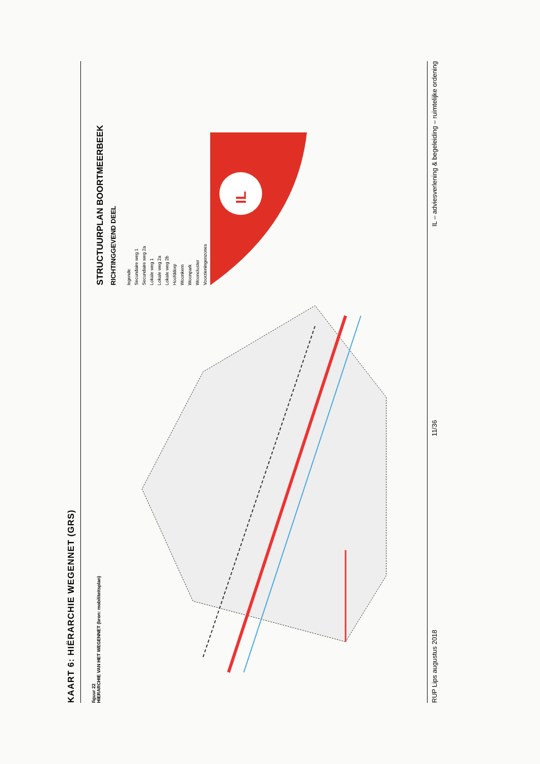KAART 6: HIËRARCHIE WEGENNET (GRS)
figuur 22
HIERARCHIE VAN HET WEGENNET (bron: mobiliteitsplan)
STRUCTUURPLAN BOORTMEERBEEK
RICHTINGGEVEND DEEL
legende
Secundaire weg 1
Secundaire weg 2a
Lokale weg 1
Lokale weg 2a
Lokale weg 2b
Hoofddorp
Woonkern
Woonpark
Wooncluster
Voorzieningenzones
IL
RUP Lips augustus 2018 11/36 IL – adviesverlening & begeleiding – ruimtelijke ordening